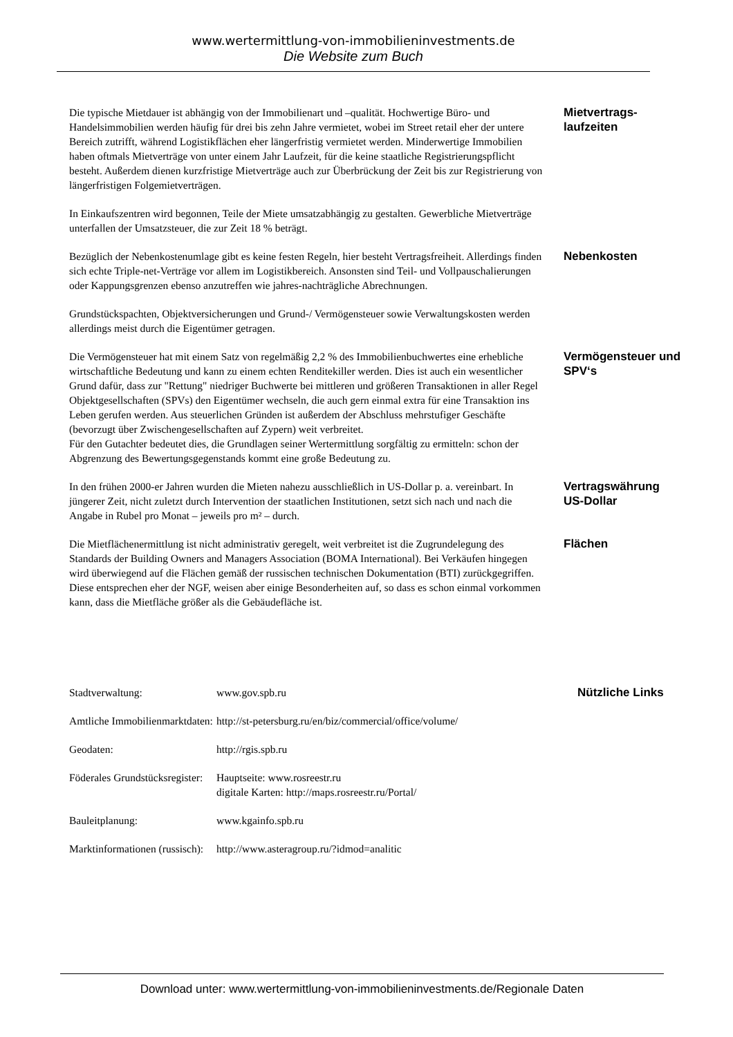www.wertermittlung-von-immobilieninvestments.de
Die Website zum Buch
Die typische Mietdauer ist abhängig von der Immobilienart und –qualität. Hochwertige Büro- und Handelsimmobilien werden häufig für drei bis zehn Jahre vermietet, wobei im Street retail eher der untere Bereich zutrifft, während Logistikflächen eher längerfristig vermietet werden. Minderwertige Immobilien haben oftmals Mietverträge von unter einem Jahr Laufzeit, für die keine staatliche Registrierungspflicht besteht. Außerdem dienen kurzfristige Mietverträge auch zur Überbrückung der Zeit bis zur Registrierung von längerfristigen Folgemietverträgen.
Mietvertrags-
laufzeiten
In Einkaufszentren wird begonnen, Teile der Miete umsatzabhängig zu gestalten. Gewerbliche Mietverträge unterfallen der Umsatzsteuer, die zur Zeit 18 % beträgt.
Bezüglich der Nebenkostenumlage gibt es keine festen Regeln, hier besteht Vertragsfreiheit. Allerdings finden sich echte Triple-net-Verträge vor allem im Logistikbereich. Ansonsten sind Teil- und Vollpauschalierungen oder Kappungsgrenzen ebenso anzutreffen wie jahres-nachträgliche Abrechnungen.
Nebenkosten
Grundstückspachten, Objektversicherungen und Grund-/ Vermögensteuer sowie Verwaltungskosten werden allerdings meist durch die Eigentümer getragen.
Die Vermögensteuer hat mit einem Satz von regelmäßig 2,2 % des Immobilienbuchwertes eine erhebliche wirtschaftliche Bedeutung und kann zu einem echten Renditekiller werden. Dies ist auch ein wesentlicher Grund dafür, dass zur "Rettung" niedriger Buchwerte bei mittleren und größeren Transaktionen in aller Regel Objektgesellschaften (SPVs) den Eigentümer wechseln, die auch gern einmal extra für eine Transaktion ins Leben gerufen werden. Aus steuerlichen Gründen ist außerdem der Abschluss mehrstufiger Geschäfte (bevorzugt über Zwischengesellschaften auf Zypern) weit verbreitet.
Für den Gutachter bedeutet dies, die Grundlagen seiner Wertermittlung sorgfältig zu ermitteln: schon der Abgrenzung des Bewertungsgegenstands kommt eine große Bedeutung zu.
Vermögensteuer und SPV‘s
In den frühen 2000-er Jahren wurden die Mieten nahezu ausschließlich in US-Dollar p. a. vereinbart. In jüngerer Zeit, nicht zuletzt durch Intervention der staatlichen Institutionen, setzt sich nach und nach die Angabe in Rubel pro Monat – jeweils pro m² – durch.
Vertragswährung US-Dollar
Die Mietflächenermittlung ist nicht administrativ geregelt, weit verbreitet ist die Zugrundelegung des Standards der Building Owners and Managers Association (BOMA International). Bei Verkäufen hingegen wird überwiegend auf die Flächen gemäß der russischen technischen Dokumentation (BTI) zurückgegriffen. Diese entsprechen eher der NGF, weisen aber einige Besonderheiten auf, so dass es schon einmal vorkommen kann, dass die Mietfläche größer als die Gebäudefläche ist.
Flächen
| Stadtverwaltung: | www.gov.spb.ru | Nützliche Links |
| Amtliche Immobilienmarktdaten: | http://st-petersburg.ru/en/biz/commercial/office/volume/ | |
| Geodaten: | http://rgis.spb.ru | |
| Föderales Grundstücksregister: | Hauptseite: www.rosreestr.ru digitale Karten: http://maps.rosreestr.ru/Portal/ | |
| Bauleitplanung: | www.kgainfo.spb.ru | |
| Marktinformationen (russisch): | http://www.asteragroup.ru/?idmod=analitic | |
Download unter: www.wertermittlung-von-immobilieninvestments.de/Regionale Daten